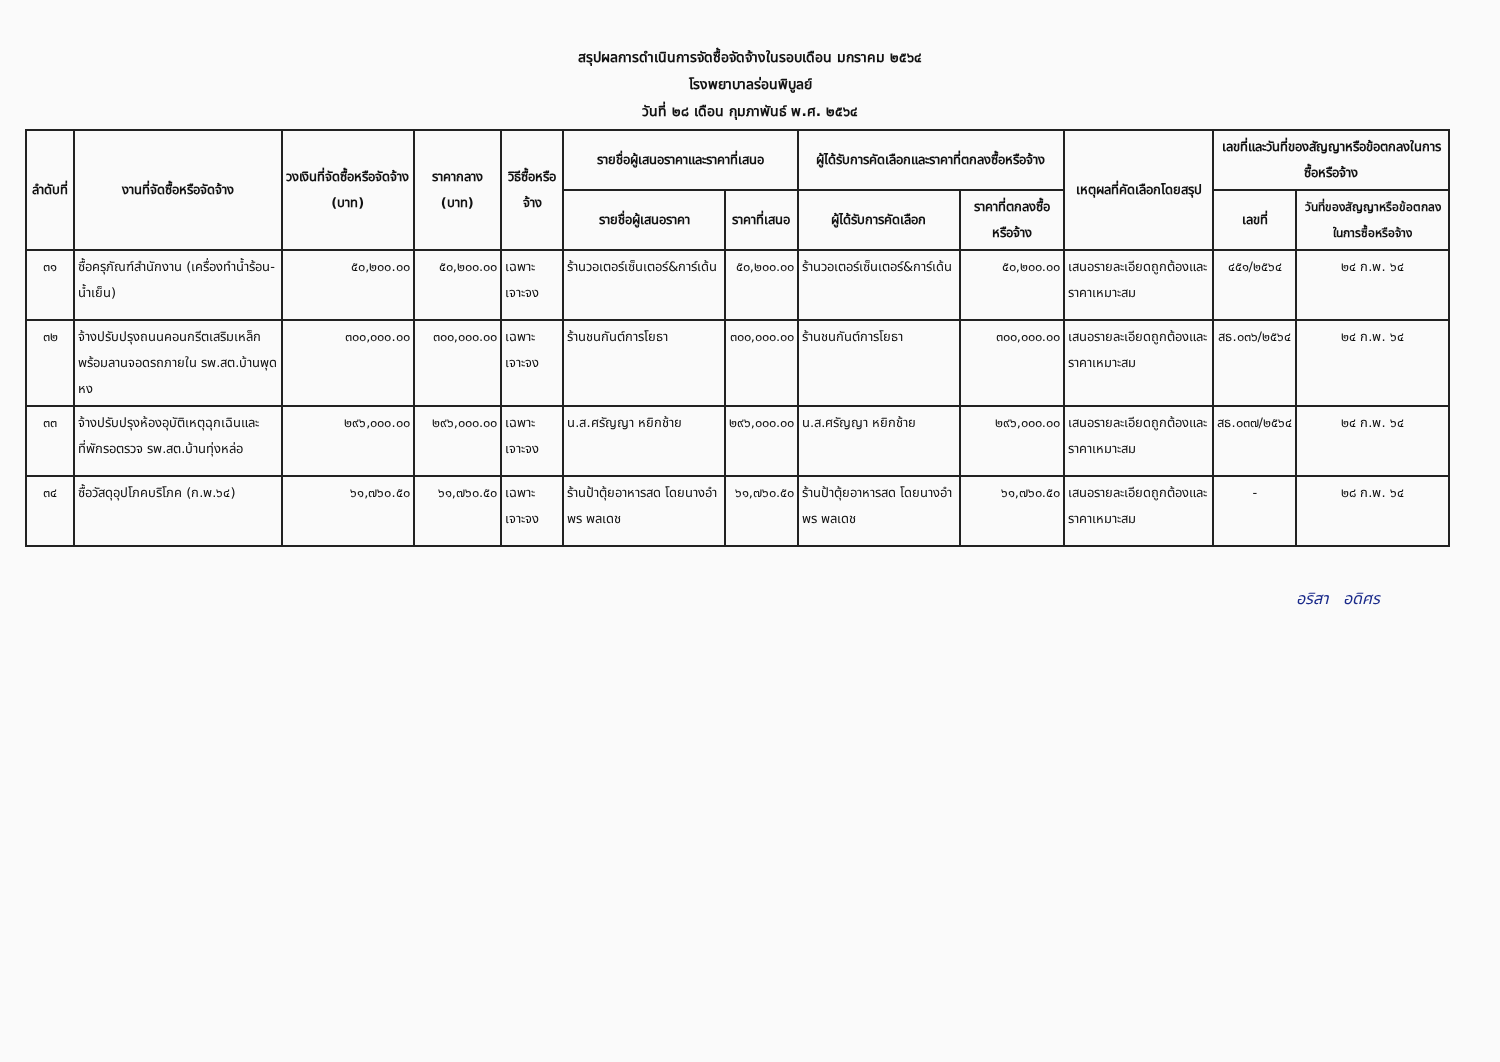สรุปผลการดำเนินการจัดซื้อจัดจ้างในรอบเดือน มกราคม ๒๕๖๔
โรงพยาบาลร่อนพิบูลย์
วันที่ ๒๘ เดือน กุมภาพันธ์ พ.ศ. ๒๕๖๔
| ลำดับที่ | งานที่จัดซื้อหรือจัดจ้าง | วงเงินที่จัดซื้อหรือจัดจ้าง (บาท) | ราคากลาง (บาท) | วิธีซื้อหรือจ้าง | รายชื่อผู้เสนอราคาและราคาที่เสนอ | | ผู้ได้รับการคัดเลือกและราคาที่ตกลงซื้อหรือจ้าง | | เหตุผลที่คัดเลือกโดยสรุป | เลขที่และวันที่ของสัญญาหรือข้อตกลงในการซื้อหรือจ้าง | |
| --- | --- | --- | --- | --- | --- | --- | --- | --- | --- | --- | --- |
| | | | | | รายชื่อผู้เสนอราคา | ราคาที่เสนอ | ผู้ได้รับการคัดเลือก | ราคาที่ตกลงซื้อหรือจ้าง | | เลขที่ | วันที่ของสัญญาหรือข้อตกลงในการซื้อหรือจ้าง |
| ๓๑ | ซื้อครุภัณฑ์สำนักงาน (เครื่องทำน้ำร้อน-น้ำเย็น) | ๕๐,๒๐๐.๐๐ | ๕๐,๒๐๐.๐๐ | เฉพาะเจาะจง | ร้านวอเตอร์เซ็นเตอร์&การ์เด้น | ๕๐,๒๐๐.๐๐ | ร้านวอเตอร์เซ็นเตอร์&การ์เด้น | ๕๐,๒๐๐.๐๐ | เสนอรายละเอียดถูกต้องและราคาเหมาะสม | ๔๕๑/๒๕๖๔ | ๒๔ ก.พ. ๖๔ |
| ๓๒ | จ้างปรับปรุงถนนคอนกรีตเสริมเหล็กพร้อมลานจอดรถภายใน รพ.สต.บ้านพุดหง | ๓๐๐,๐๐๐.๐๐ | ๓๐๐,๐๐๐.๐๐ | เฉพาะเจาะจง | ร้านชนกันต์การโยธา | ๓๐๐,๐๐๐.๐๐ | ร้านชนกันต์การโยธา | ๓๐๐,๐๐๐.๐๐ | เสนอรายละเอียดถูกต้องและราคาเหมาะสม | สธ.๐๓๖/๒๕๖๔ | ๒๔ ก.พ. ๖๔ |
| ๓๓ | จ้างปรับปรุงห้องอุบัติเหตุฉุกเฉินและที่พักรอตรวจ รพ.สต.บ้านทุ่งหล่อ | ๒๙๖,๐๐๐.๐๐ | ๒๙๖,๐๐๐.๐๐ | เฉพาะเจาะจง | น.ส.ศรัญญา หยิกช้าย | ๒๙๖,๐๐๐.๐๐ | น.ส.ศรัญญา หยิกช้าย | ๒๙๖,๐๐๐.๐๐ | เสนอรายละเอียดถูกต้องและราคาเหมาะสม | สธ.๐๓๗/๒๕๖๔ | ๒๔ ก.พ. ๖๔ |
| ๓๔ | ซื้อวัสดุอุปโภคบริโภค (ก.พ.๖๔) | ๖๑,๗๖๐.๕๐ | ๖๑,๗๖๐.๕๐ | เฉพาะเจาะจง | ร้านป้าตุ้ยอาหารสด โดยนางอำพร พลเดช | ๖๑,๗๖๐.๕๐ | ร้านป้าตุ้ยอาหารสด โดยนางอำพร พลเดช | ๖๑,๗๖๐.๕๐ | เสนอรายละเอียดถูกต้องและราคาเหมาะสม | - | ๒๘ ก.พ. ๖๔ |
อริสา อดิศร